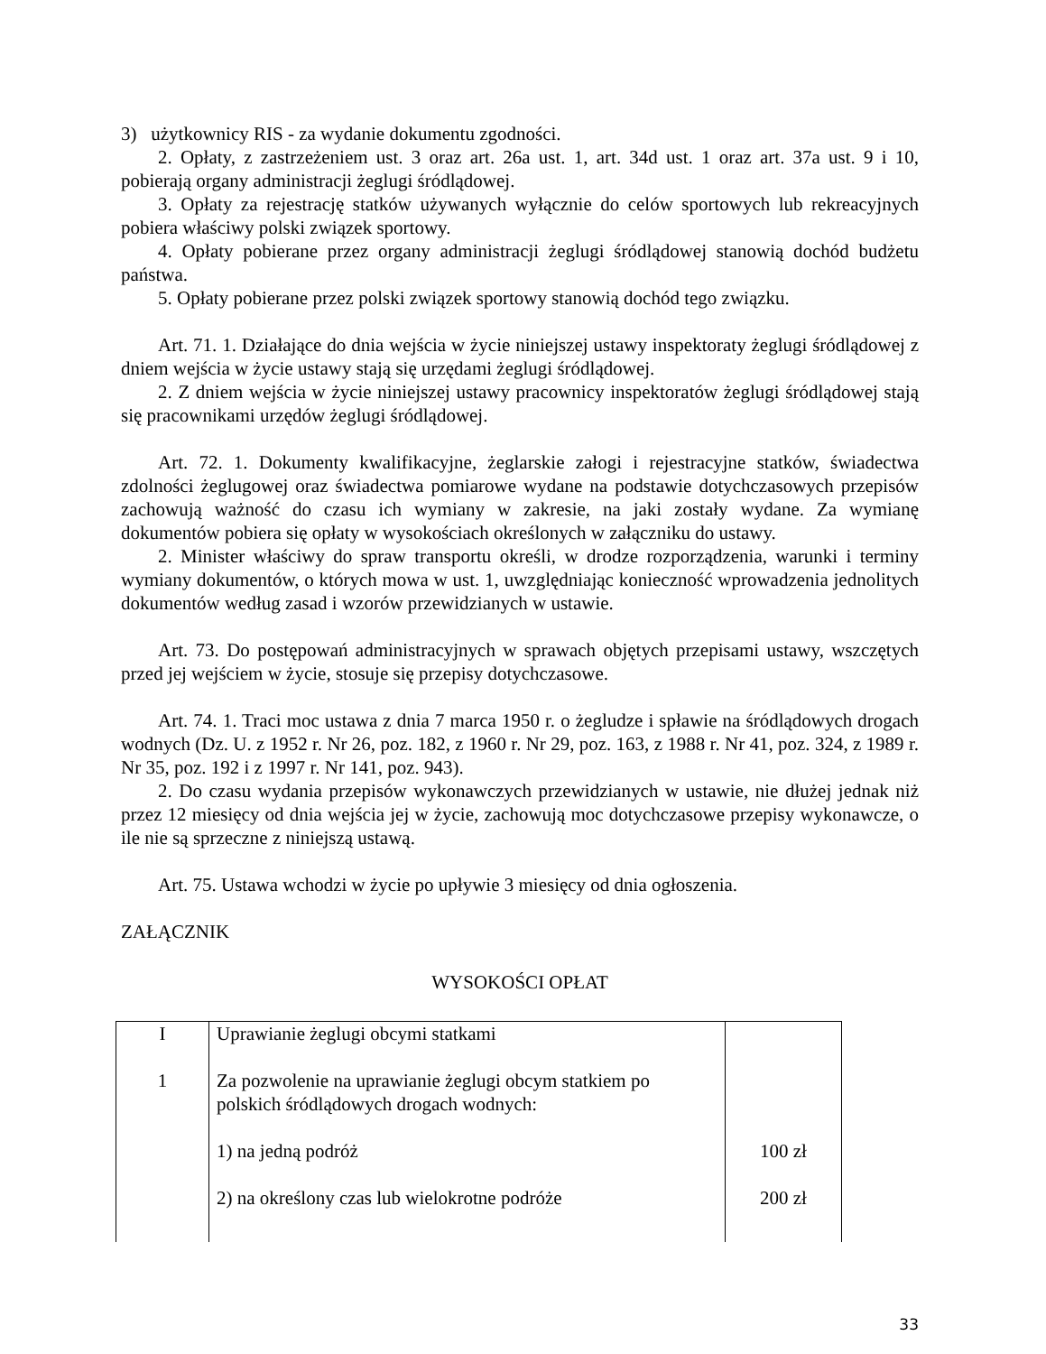3) użytkownicy RIS - za wydanie dokumentu zgodności.
2. Opłaty, z zastrzeżeniem ust. 3 oraz art. 26a ust. 1, art. 34d ust. 1 oraz art. 37a ust. 9 i 10, pobierają organy administracji żeglugi śródlądowej.
3. Opłaty za rejestrację statków używanych wyłącznie do celów sportowych lub rekreacyjnych pobiera właściwy polski związek sportowy.
4. Opłaty pobierane przez organy administracji żeglugi śródlądowej stanowią dochód budżetu państwa.
5. Opłaty pobierane przez polski związek sportowy stanowią dochód tego związku.
Art. 71. 1. Działające do dnia wejścia w życie niniejszej ustawy inspektoraty żeglugi śródlądowej z dniem wejścia w życie ustawy stają się urzędami żeglugi śródlądowej.
2. Z dniem wejścia w życie niniejszej ustawy pracownicy inspektoratów żeglugi śródlądowej stają się pracownikami urzędów żeglugi śródlądowej.
Art. 72. 1. Dokumenty kwalifikacyjne, żeglarskie załogi i rejestracyjne statków, świadectwa zdolności żeglugowej oraz świadectwa pomiarowe wydane na podstawie dotychczasowych przepisów zachowują ważność do czasu ich wymiany w zakresie, na jaki zostały wydane. Za wymianę dokumentów pobiera się opłaty w wysokościach określonych w załączniku do ustawy.
2. Minister właściwy do spraw transportu określi, w drodze rozporządzenia, warunki i terminy wymiany dokumentów, o których mowa w ust. 1, uwzględniając konieczność wprowadzenia jednolitych dokumentów według zasad i wzorów przewidzianych w ustawie.
Art. 73. Do postępowań administracyjnych w sprawach objętych przepisami ustawy, wszczętych przed jej wejściem w życie, stosuje się przepisy dotychczasowe.
Art. 74. 1. Traci moc ustawa z dnia 7 marca 1950 r. o żegludze i spławie na śródlądowych drogach wodnych (Dz. U. z 1952 r. Nr 26, poz. 182, z 1960 r. Nr 29, poz. 163, z 1988 r. Nr 41, poz. 324, z 1989 r. Nr 35, poz. 192 i z 1997 r. Nr 141, poz. 943).
2. Do czasu wydania przepisów wykonawczych przewidzianych w ustawie, nie dłużej jednak niż przez 12 miesięcy od dnia wejścia jej w życie, zachowują moc dotychczasowe przepisy wykonawcze, o ile nie są sprzeczne z niniejszą ustawą.
Art. 75. Ustawa wchodzi w życie po upływie 3 miesięcy od dnia ogłoszenia.
ZAŁĄCZNIK
WYSOKOŚCI OPŁAT
| I | Uprawianie żeglugi obcymi statkami | |
| 1 | Za pozwolenie na uprawianie żeglugi obcym statkiem po polskich śródlądowych drogach wodnych: | |
| | 1) na jedną podróż | 100 zł |
| | 2) na określony czas lub wielokrotne podróże | 200 zł |
33